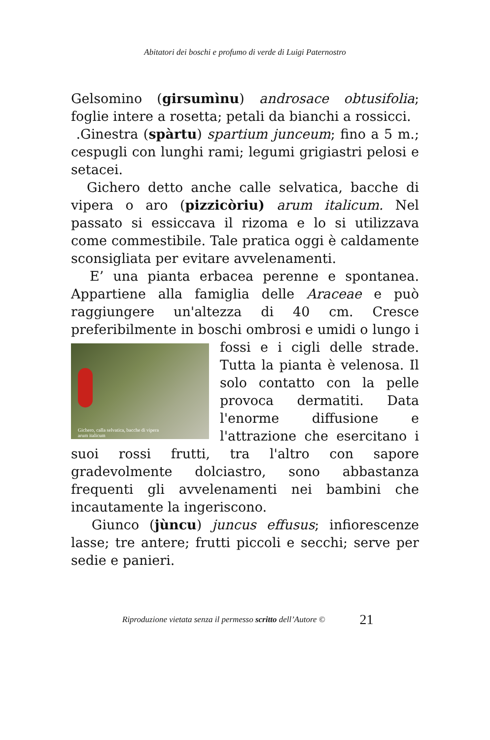Abitatori dei boschi e profumo di verde di Luigi Paternostro
Gelsomino (girsumìnu) androsace obtusifolia; foglie intere a rosetta; petali da bianchi a rossicci.
.Ginestra (spàrtu) spartium junceum; fino a 5 m.; cespugli con lunghi rami; legumi grigiastri pelosi e setacei.
Gichero detto anche calle selvatica, bacche di vipera o aro (pizzicòriu) arum italicum. Nel passato si essiccava il rizoma e lo si utilizzava come commestibile. Tale pratica oggi è caldamente sconsigliata per evitare avvelenamenti.
E’ una pianta erbacea perenne e spontanea. Appartiene alla famiglia delle Araceae e può raggiungere un'altezza di 40 cm. Cresce preferibilmente in boschi ombrosi e umidi o Gichero, calla selvatica, bacche di vipera
arum italicum lungo i fossi e i cigli delle strade. Tutta la pianta è velenosa. Il solo contatto con la pelle provoca dermatiti. Data l'enorme diffusione e l'attrazione che esercitano i suoi rossi frutti, tra l'altro con sapore gradevolmente dolciastro, sono abbastanza frequenti gli avvelenamenti nei bambini che incautamente la ingeriscono.
Giunco (jùncu) juncus effusus; infiorescenze lasse; tre antere; frutti piccoli e secchi; serve per sedie e panieri.
Riproduzione vietata senza il permesso scritto dell’Autore © 21